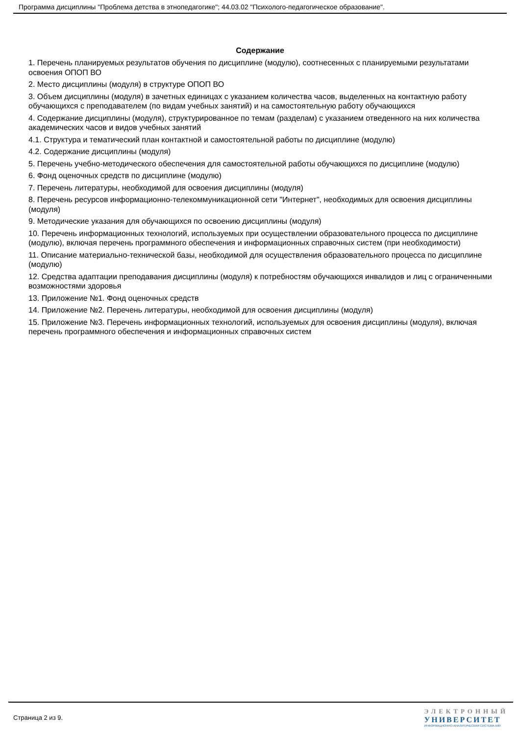Программа дисциплины "Проблема детства в этнопедагогике"; 44.03.02 "Психолого-педагогическое образование".
Содержание
1. Перечень планируемых результатов обучения по дисциплине (модулю), соотнесенных с планируемыми результатами освоения ОПОП ВО
2. Место дисциплины (модуля) в структуре ОПОП ВО
3. Объем дисциплины (модуля) в зачетных единицах с указанием количества часов, выделенных на контактную работу обучающихся с преподавателем (по видам учебных занятий) и на самостоятельную работу обучающихся
4. Содержание дисциплины (модуля), структурированное по темам (разделам) с указанием отведенного на них количества академических часов и видов учебных занятий
4.1. Структура и тематический план контактной и самостоятельной работы по дисциплине (модулю)
4.2. Содержание дисциплины (модуля)
5. Перечень учебно-методического обеспечения для самостоятельной работы обучающихся по дисциплине (модулю)
6. Фонд оценочных средств по дисциплине (модулю)
7. Перечень литературы, необходимой для освоения дисциплины (модуля)
8. Перечень ресурсов информационно-телекоммуникационной сети "Интернет", необходимых для освоения дисциплины (модуля)
9. Методические указания для обучающихся по освоению дисциплины (модуля)
10. Перечень информационных технологий, используемых при осуществлении образовательного процесса по дисциплине (модулю), включая перечень программного обеспечения и информационных справочных систем (при необходимости)
11. Описание материально-технической базы, необходимой для осуществления образовательного процесса по дисциплине (модулю)
12. Средства адаптации преподавания дисциплины (модуля) к потребностям обучающихся инвалидов и лиц с ограниченными возможностями здоровья
13. Приложение №1. Фонд оценочных средств
14. Приложение №2. Перечень литературы, необходимой для освоения дисциплины (модуля)
15. Приложение №3. Перечень информационных технологий, используемых для освоения дисциплины (модуля), включая перечень программного обеспечения и информационных справочных систем
Страница 2 из 9.
ЭЛЕКТРОННЫЙ
УНИВЕРСИТЕТ
ИНФОРМАЦИОННО-АНАЛИТИЧЕСКАЯ СИСТЕМА КФУ